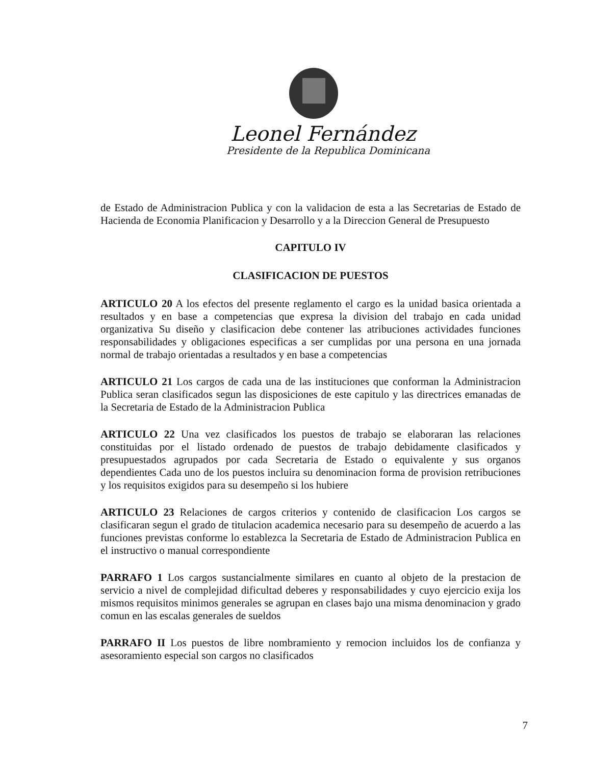Leonel Fernández
Presidente de la Republica Dominicana
de Estado de Administracion Publica y con la validacion de esta a las Secretarias de Estado de Hacienda de Economia Planificacion y Desarrollo y a la Direccion General de Presupuesto
CAPITULO IV
CLASIFICACION DE PUESTOS
ARTICULO 20 A los efectos del presente reglamento el cargo es la unidad basica orientada a resultados y en base a competencias que expresa la division del trabajo en cada unidad organizativa Su diseño y clasificacion debe contener las atribuciones actividades funciones responsabilidades y obligaciones especificas a ser cumplidas por una persona en una jornada normal de trabajo orientadas a resultados y en base a competencias
ARTICULO 21 Los cargos de cada una de las instituciones que conforman la Administracion Publica seran clasificados segun las disposiciones de este capitulo y las directrices emanadas de la Secretaria de Estado de la Administracion Publica
ARTICULO 22 Una vez clasificados los puestos de trabajo se elaboraran las relaciones constituidas por el listado ordenado de puestos de trabajo debidamente clasificados y presupuestados agrupados por cada Secretaria de Estado o equivalente y sus organos dependientes Cada uno de los puestos incluira su denominacion forma de provision retribuciones y los requisitos exigidos para su desempeño si los hubiere
ARTICULO 23 Relaciones de cargos criterios y contenido de clasificacion Los cargos se clasificaran segun el grado de titulacion academica necesario para su desempeño de acuerdo a las funciones previstas conforme lo establezca la Secretaria de Estado de Administracion Publica en el instructivo o manual correspondiente
PARRAFO 1 Los cargos sustancialmente similares en cuanto al objeto de la prestacion de servicio a nivel de complejidad dificultad deberes y responsabilidades y cuyo ejercicio exija los mismos requisitos minimos generales se agrupan en clases bajo una misma denominacion y grado comun en las escalas generales de sueldos
PARRAFO II Los puestos de libre nombramiento y remocion incluidos los de confianza y asesoramiento especial son cargos no clasificados
7